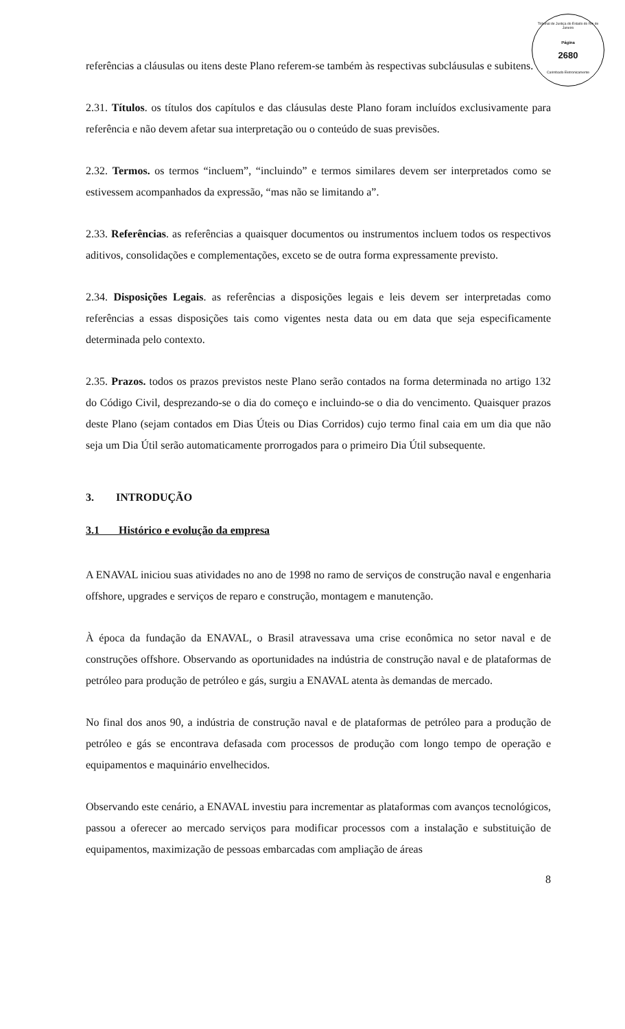Tribunal de Justiça do Estado do Rio de Janeiro
Página
2680
Carimbado Eletronicamente
referências a cláusulas ou itens deste Plano referem-se também às respectivas subcláusulas e subitens.
2.31. Títulos. os títulos dos capítulos e das cláusulas deste Plano foram incluídos exclusivamente para referência e não devem afetar sua interpretação ou o conteúdo de suas previsões.
2.32. Termos. os termos “incluem”, “incluindo” e termos similares devem ser interpretados como se estivessem acompanhados da expressão, “mas não se limitando a”.
2.33. Referências. as referências a quaisquer documentos ou instrumentos incluem todos os respectivos aditivos, consolidações e complementações, exceto se de outra forma expressamente previsto.
2.34. Disposições Legais. as referências a disposições legais e leis devem ser interpretadas como referências a essas disposições tais como vigentes nesta data ou em data que seja especificamente determinada pelo contexto.
2.35. Prazos. todos os prazos previstos neste Plano serão contados na forma determinada no artigo 132 do Código Civil, desprezando-se o dia do começo e incluindo-se o dia do vencimento. Quaisquer prazos deste Plano (sejam contados em Dias Úteis ou Dias Corridos) cujo termo final caia em um dia que não seja um Dia Útil serão automaticamente prorrogados para o primeiro Dia Útil subsequente.
3. INTRODUÇÃO
3.1 Histórico e evolução da empresa
A ENAVAL iniciou suas atividades no ano de 1998 no ramo de serviços de construção naval e engenharia offshore, upgrades e serviços de reparo e construção, montagem e manutenção.
À época da fundação da ENAVAL, o Brasil atravessava uma crise econômica no setor naval e de construções offshore. Observando as oportunidades na indústria de construção naval e de plataformas de petróleo para produção de petróleo e gás, surgiu a ENAVAL atenta às demandas de mercado.
No final dos anos 90, a indústria de construção naval e de plataformas de petróleo para a produção de petróleo e gás se encontrava defasada com processos de produção com longo tempo de operação e equipamentos e maquinário envelhecidos.
Observando este cenário, a ENAVAL investiu para incrementar as plataformas com avanços tecnológicos, passou a oferecer ao mercado serviços para modificar processos com a instalação e substituição de equipamentos, maximização de pessoas embarcadas com ampliação de áreas
8